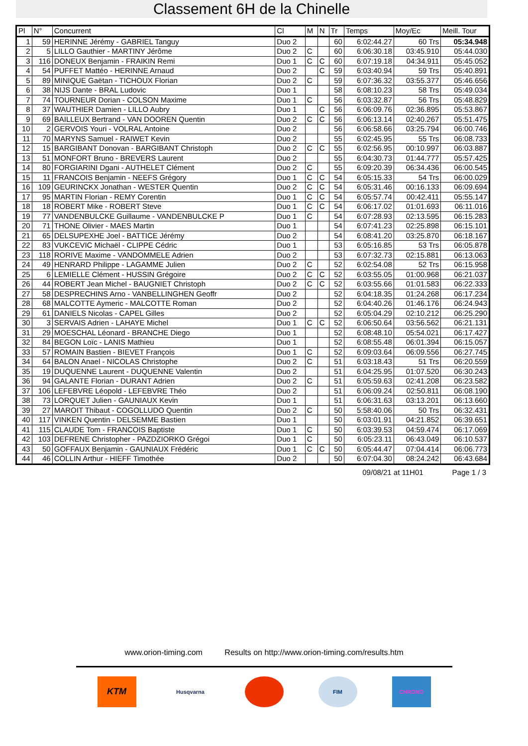Classement 6H de la Chinelle
| Pl | N° | Concurrent | Cl | M | N | Tr | Temps | Moy/Ec | Meill. Tour |
| --- | --- | --- | --- | --- | --- | --- | --- | --- | --- |
| 1 | 59 | HERINNE Jérémy - GABRIEL Tanguy | Duo 2 | | | 60 | 6:02:44.27 | 60 Trs | 05:34.948 |
| 2 | 5 | LILLO Gauthier - MARTINY Jérôme | Duo 2 | C | | 60 | 6:06:30.18 | 03:45.910 | 05:44.030 |
| 3 | 116 | DONEUX Benjamin - FRAIKIN Remi | Duo 1 | C | C | 60 | 6:07:19.18 | 04:34.911 | 05:45.052 |
| 4 | 54 | PUFFET Mattéo - HERINNE Arnaud | Duo 2 | | C | 59 | 6:03:40.94 | 59 Trs | 05:40.891 |
| 5 | 89 | MINIQUE Gaëtan - TICHOUX Florian | Duo 2 | C | | 59 | 6:07:36.32 | 03:55.377 | 05:46.656 |
| 6 | 38 | NIJS Dante - BRAL Ludovic | Duo 1 | | | 58 | 6:08:10.23 | 58 Trs | 05:49.034 |
| 7 | 74 | TOURNEUR Dorian - COLSON Maxime | Duo 1 | C | | 56 | 6:03:32.87 | 56 Trs | 05:48.829 |
| 8 | 37 | WAUTHIER Damien - LILLO Aubry | Duo 1 | | C | 56 | 6:06:09.76 | 02:36.895 | 05:53.867 |
| 9 | 69 | BAILLEUX Bertrand - VAN DOOREN Quentin | Duo 2 | C | C | 56 | 6:06:13.14 | 02:40.267 | 05:51.475 |
| 10 | 2 | GERVOIS Youri - VOLRAL Antoine | Duo 2 | | | 56 | 6:06:58.66 | 03:25.794 | 06:00.746 |
| 11 | 70 | MARYNS Samuel - RAIWET Kevin | Duo 2 | | | 55 | 6:02:45.95 | 55 Trs | 06:08.733 |
| 12 | 15 | BARGIBANT Donovan - BARGIBANT Christoph | Duo 2 | C | C | 55 | 6:02:56.95 | 00:10.997 | 06:03.887 |
| 13 | 51 | MONFORT Bruno - BREVERS Laurent | Duo 2 | | | 55 | 6:04:30.73 | 01:44.777 | 05:57.425 |
| 14 | 80 | FORGIARINI Dgani - AUTHELET Clément | Duo 2 | C | | 55 | 6:09:20.39 | 06:34.436 | 06:00.545 |
| 15 | 11 | FRANCOIS Benjamin - NEEFS Grégory | Duo 1 | C | C | 54 | 6:05:15.33 | 54 Trs | 06:00.029 |
| 16 | 109 | GEURINCKX Jonathan - WESTER Quentin | Duo 2 | C | C | 54 | 6:05:31.46 | 00:16.133 | 06:09.694 |
| 17 | 95 | MARTIN Florian - REMY Corentin | Duo 1 | C | C | 54 | 6:05:57.74 | 00:42.411 | 05:55.147 |
| 18 | 18 | ROBERT Mike - ROBERT Steve | Duo 1 | C | C | 54 | 6:06:17.02 | 01:01.693 | 06:11.016 |
| 19 | 77 | VANDENBULCKE Guillaume - VANDENBULCKE P | Duo 1 | C | | 54 | 6:07:28.93 | 02:13.595 | 06:15.283 |
| 20 | 71 | THONE Olivier - MAES Martin | Duo 1 | | | 54 | 6:07:41.23 | 02:25.898 | 06:15.101 |
| 21 | 65 | DELSUPEXHE Joel - BATTICE Jérémy | Duo 2 | | | 54 | 6:08:41.20 | 03:25.870 | 06:18.167 |
| 22 | 83 | VUKCEVIC Michaël - CLIPPE Cédric | Duo 1 | | | 53 | 6:05:16.85 | 53 Trs | 06:05.878 |
| 23 | 118 | RORIVE Maxime - VANDOMMELE Adrien | Duo 2 | | | 53 | 6:07:32.73 | 02:15.881 | 06:13.063 |
| 24 | 49 | HENRARD Philippe - LAGAMME Julien | Duo 2 | C | | 52 | 6:02:54.08 | 52 Trs | 06:15.958 |
| 25 | 6 | LEMIELLE Clément - HUSSIN Grégoire | Duo 2 | C | C | 52 | 6:03:55.05 | 01:00.968 | 06:21.037 |
| 26 | 44 | ROBERT Jean Michel - BAUGNIET Christoph | Duo 2 | C | C | 52 | 6:03:55.66 | 01:01.583 | 06:22.333 |
| 27 | 58 | DESPRECHINS Arno - VANBELLINGHEN Geoffr | Duo 2 | | | 52 | 6:04:18.35 | 01:24.268 | 06:17.234 |
| 28 | 68 | MALCOTTE Aymeric - MALCOTTE Roman | Duo 2 | | | 52 | 6:04:40.26 | 01:46.176 | 06:24.943 |
| 29 | 61 | DANIELS Nicolas - CAPEL Gilles | Duo 2 | | | 52 | 6:05:04.29 | 02:10.212 | 06:25.290 |
| 30 | 3 | SERVAIS Adrien - LAHAYE Michel | Duo 1 | C | C | 52 | 6:06:50.64 | 03:56.562 | 06:21.131 |
| 31 | 29 | MOESCHAL Léonard - BRANCHE Diego | Duo 1 | | | 52 | 6:08:48.10 | 05:54.021 | 06:17.427 |
| 32 | 84 | BEGON Loïc - LANIS Mathieu | Duo 1 | | | 52 | 6:08:55.48 | 06:01.394 | 06:15.057 |
| 33 | 57 | ROMAIN Bastien - BIEVET François | Duo 1 | C | | 52 | 6:09:03.64 | 06:09.556 | 06:27.745 |
| 34 | 64 | BALON Anael - NICOLAS Christophe | Duo 2 | C | | 51 | 6:03:18.43 | 51 Trs | 06:20.559 |
| 35 | 19 | DUQUENNE Laurent - DUQUENNE Valentin | Duo 2 | | | 51 | 6:04:25.95 | 01:07.520 | 06:30.243 |
| 36 | 94 | GALANTE Florian - DURANT Adrien | Duo 2 | C | | 51 | 6:05:59.63 | 02:41.208 | 06:23.582 |
| 37 | 106 | LEFEBVRE Léopold - LEFEBVRE Théo | Duo 2 | | | 51 | 6:06:09.24 | 02:50.811 | 06:08.190 |
| 38 | 73 | LORQUET Julien - GAUNIAUX Kevin | Duo 1 | | | 51 | 6:06:31.63 | 03:13.201 | 06:13.660 |
| 39 | 27 | MAROIT Thibaut - COGOLLUDO Quentin | Duo 2 | C | | 50 | 5:58:40.06 | 50 Trs | 06:32.431 |
| 40 | 117 | VINKEN Quentin - DELSEMME Bastien | Duo 1 | | | 50 | 6:03:01.91 | 04:21.852 | 06:39.651 |
| 41 | 115 | CLAUDE Tom - FRANCOIS Baptiste | Duo 1 | C | | 50 | 6:03:39.53 | 04:59.474 | 06:17.069 |
| 42 | 103 | DEFRENE Christopher - PAZDZIORKO Grégoi | Duo 1 | C | | 50 | 6:05:23.11 | 06:43.049 | 06:10.537 |
| 43 | 50 | GOFFAUX Benjamin - GAUNIAUX Frédéric | Duo 1 | C | C | 50 | 6:05:44.47 | 07:04.414 | 06:06.773 |
| 44 | 46 | COLLIN Arthur - HIEFF Timothée | Duo 2 | | | 50 | 6:07:04.30 | 08:24.242 | 06:43.684 |
09/08/21 at 11H01 Page 1 / 3
www.orion-timing.com Results on http://www.orion-timing.com/results.htm
KTM
Husqvarna FIM CHRONO